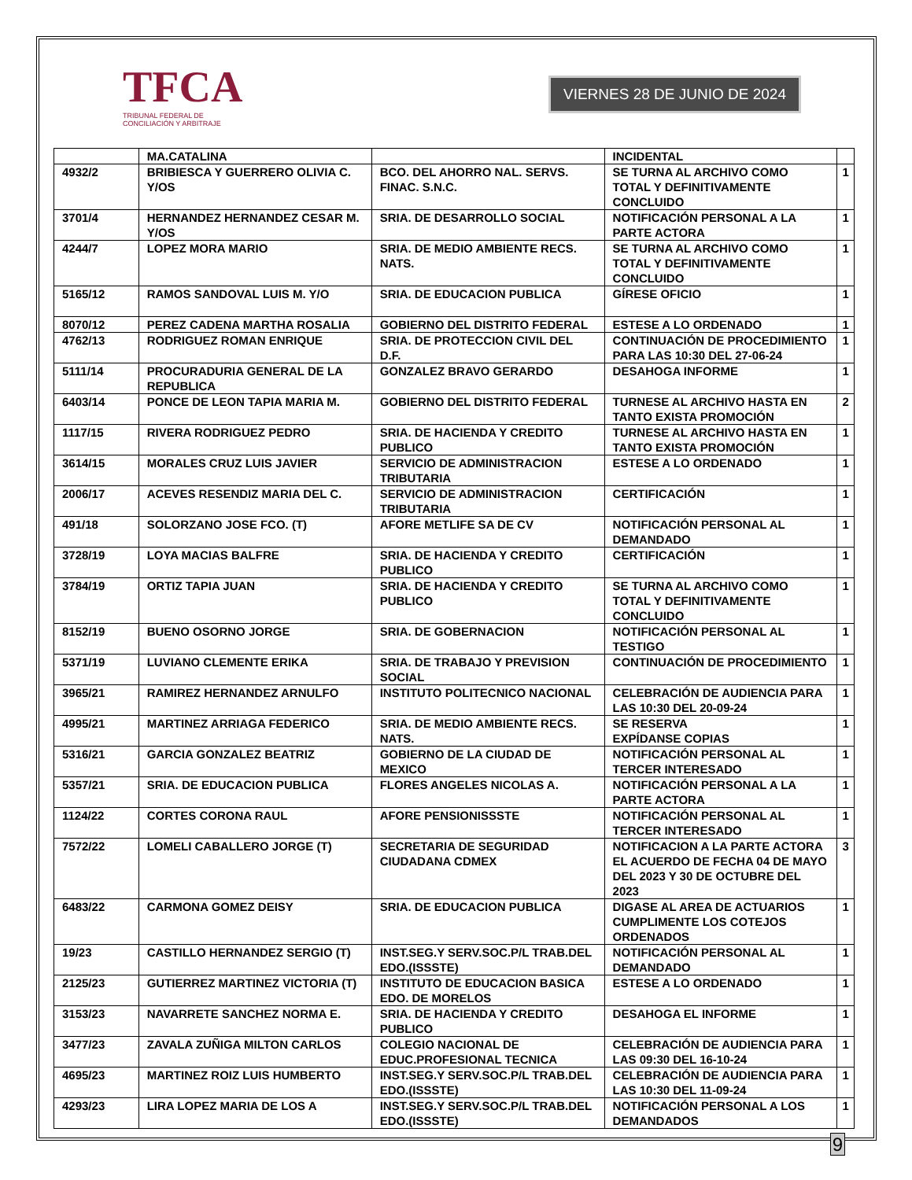TFCA
TRIBUNAL FEDERAL DE
CONCILIACIÓN Y ARBITRAJE
VIERNES 28 DE JUNIO DE 2024
| | MA.CATALINA | | INCIDENTAL | |
| 4932/2 | BRIBIESCA Y GUERRERO OLIVIA C. Y/OS | BCO. DEL AHORRO NAL. SERVS. FINAC. S.N.C. | SE TURNA AL ARCHIVO COMO TOTAL Y DEFINITIVAMENTE CONCLUIDO | 1 |
| 3701/4 | HERNANDEZ HERNANDEZ CESAR M. Y/OS | SRIA. DE DESARROLLO SOCIAL | NOTIFICACIÓN PERSONAL A LA PARTE ACTORA | 1 |
| 4244/7 | LOPEZ MORA MARIO | SRIA. DE MEDIO AMBIENTE RECS. NATS. | SE TURNA AL ARCHIVO COMO TOTAL Y DEFINITIVAMENTE CONCLUIDO | 1 |
| 5165/12 | RAMOS SANDOVAL LUIS M. Y/O | SRIA. DE EDUCACION PUBLICA | GÍRESE OFICIO | 1 |
| 8070/12 | PEREZ CADENA MARTHA ROSALIA | GOBIERNO DEL DISTRITO FEDERAL | ESTESE A LO ORDENADO | 1 |
| 4762/13 | RODRIGUEZ ROMAN ENRIQUE | SRIA. DE PROTECCION CIVIL DEL D.F. | CONTINUACIÓN DE PROCEDIMIENTO PARA LAS 10:30 DEL 27-06-24 | 1 |
| 5111/14 | PROCURADURIA GENERAL DE LA REPUBLICA | GONZALEZ BRAVO GERARDO | DESAHOGA INFORME | 1 |
| 6403/14 | PONCE DE LEON TAPIA MARIA M. | GOBIERNO DEL DISTRITO FEDERAL | TURNESE AL ARCHIVO HASTA EN TANTO EXISTA PROMOCIÓN | 2 |
| 1117/15 | RIVERA RODRIGUEZ PEDRO | SRIA. DE HACIENDA Y CREDITO PUBLICO | TURNESE AL ARCHIVO HASTA EN TANTO EXISTA PROMOCIÓN | 1 |
| 3614/15 | MORALES CRUZ LUIS JAVIER | SERVICIO DE ADMINISTRACION TRIBUTARIA | ESTESE A LO ORDENADO | 1 |
| 2006/17 | ACEVES RESENDIZ MARIA DEL C. | SERVICIO DE ADMINISTRACION TRIBUTARIA | CERTIFICACIÓN | 1 |
| 491/18 | SOLORZANO JOSE FCO. (T) | AFORE METLIFE SA DE CV | NOTIFICACIÓN PERSONAL AL DEMANDADO | 1 |
| 3728/19 | LOYA MACIAS BALFRE | SRIA. DE HACIENDA Y CREDITO PUBLICO | CERTIFICACIÓN | 1 |
| 3784/19 | ORTIZ TAPIA JUAN | SRIA. DE HACIENDA Y CREDITO PUBLICO | SE TURNA AL ARCHIVO COMO TOTAL Y DEFINITIVAMENTE CONCLUIDO | 1 |
| 8152/19 | BUENO OSORNO JORGE | SRIA. DE GOBERNACION | NOTIFICACIÓN PERSONAL AL TESTIGO | 1 |
| 5371/19 | LUVIANO CLEMENTE ERIKA | SRIA. DE TRABAJO Y PREVISION SOCIAL | CONTINUACIÓN DE PROCEDIMIENTO | 1 |
| 3965/21 | RAMIREZ HERNANDEZ ARNULFO | INSTITUTO POLITECNICO NACIONAL | CELEBRACIÓN DE AUDIENCIA PARA LAS 10:30 DEL 20-09-24 | 1 |
| 4995/21 | MARTINEZ ARRIAGA FEDERICO | SRIA. DE MEDIO AMBIENTE RECS. NATS. | SE RESERVA EXPÍDANSE COPIAS | 1 |
| 5316/21 | GARCIA GONZALEZ BEATRIZ | GOBIERNO DE LA CIUDAD DE MEXICO | NOTIFICACIÓN PERSONAL AL TERCER INTERESADO | 1 |
| 5357/21 | SRIA. DE EDUCACION PUBLICA | FLORES ANGELES NICOLAS A. | NOTIFICACIÓN PERSONAL A LA PARTE ACTORA | 1 |
| 1124/22 | CORTES CORONA RAUL | AFORE PENSIONISSSTE | NOTIFICACIÓN PERSONAL AL TERCER INTERESADO | 1 |
| 7572/22 | LOMELI CABALLERO JORGE (T) | SECRETARIA DE SEGURIDAD CIUDADANA CDMEX | NOTIFICACION A LA PARTE ACTORA EL ACUERDO DE FECHA 04 DE MAYO DEL 2023 Y 30 DE OCTUBRE DEL 2023 | 3 |
| 6483/22 | CARMONA GOMEZ DEISY | SRIA. DE EDUCACION PUBLICA | DIGASE AL AREA DE ACTUARIOS CUMPLIMENTE LOS COTEJOS ORDENADOS | 1 |
| 19/23 | CASTILLO HERNANDEZ SERGIO (T) | INST.SEG.Y SERV.SOC.P/L TRAB.DEL EDO.(ISSSTE) | NOTIFICACIÓN PERSONAL AL DEMANDADO | 1 |
| 2125/23 | GUTIERREZ MARTINEZ VICTORIA (T) | INSTITUTO DE EDUCACION BASICA EDO. DE MORELOS | ESTESE A LO ORDENADO | 1 |
| 3153/23 | NAVARRETE SANCHEZ NORMA E. | SRIA. DE HACIENDA Y CREDITO PUBLICO | DESAHOGA EL INFORME | 1 |
| 3477/23 | ZAVALA ZUÑIGA MILTON CARLOS | COLEGIO NACIONAL DE EDUC.PROFESIONAL TECNICA | CELEBRACIÓN DE AUDIENCIA PARA LAS 09:30 DEL 16-10-24 | 1 |
| 4695/23 | MARTINEZ ROIZ LUIS HUMBERTO | INST.SEG.Y SERV.SOC.P/L TRAB.DEL EDO.(ISSSTE) | CELEBRACIÓN DE AUDIENCIA PARA LAS 10:30 DEL 11-09-24 | 1 |
| 4293/23 | LIRA LOPEZ MARIA DE LOS A | INST.SEG.Y SERV.SOC.P/L TRAB.DEL EDO.(ISSSTE) | NOTIFICACIÓN PERSONAL A LOS DEMANDADOS | 1 |
9